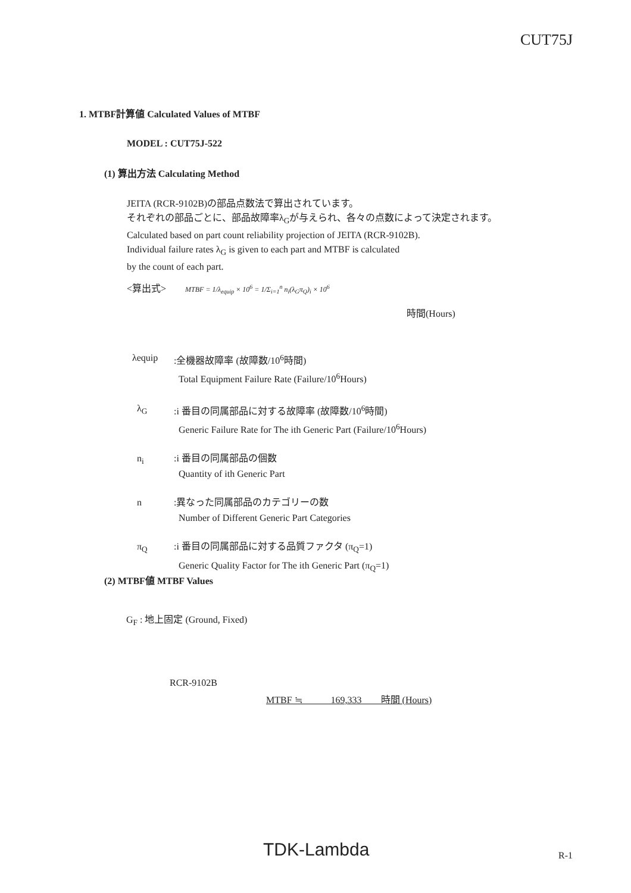CUT75J
1. MTBF計算値 Calculated Values of MTBF
MODEL : CUT75J-522
(1) 算出方法 Calculating Method
JEITA (RCR-9102B)の部品点数法で算出されています。
それぞれの部品ごとに、部品故障率λ<sub>G</sub>が与えられ、各々の点数によって決定されます。
Calculated based on part count reliability projection of JEITA (RCR-9102B).
Individual failure rates λ<sub>G</sub> is given to each part and MTBF is calculated
by the count of each part.
<算出式> MTBF = 1/λ<sub>equip</sub> × 10<sup>6</sup> = 1/Σ<sub>i=1</sub><sup>n</sup> n<sub>i</sub>(λ<sub>G</sub>π<sub>Q</sub>)<sub>i</sub> × 10<sup>6</sup>
時間(Hours)
λequip :全機器故障率 (故障数/10<sup>6</sup>時間)
Total Equipment Failure Rate (Failure/10<sup>6</sup>Hours)
λ<sub>G</sub> :i 番目の同属部品に対する故障率 (故障数/10<sup>6</sup>時間)
Generic Failure Rate for The ith Generic Part (Failure/10<sup>6</sup>Hours)
n<sub>i</sub> :i 番目の同属部品の個数
Quantity of ith Generic Part
n :異なった同属部品のカテゴリーの数
Number of Different Generic Part Categories
π<sub>Q</sub> :i 番目の同属部品に対する品質ファクタ (π<sub>Q</sub>=1)
Generic Quality Factor for The ith Generic Part (π<sub>Q</sub>=1)
(2) MTBF値 MTBF Values
G<sub>F</sub> : 地上固定 (Ground, Fixed)
RCR-9102B
MTBF ≒ 169,333 時間 (Hours)
TDK-Lambda R-1